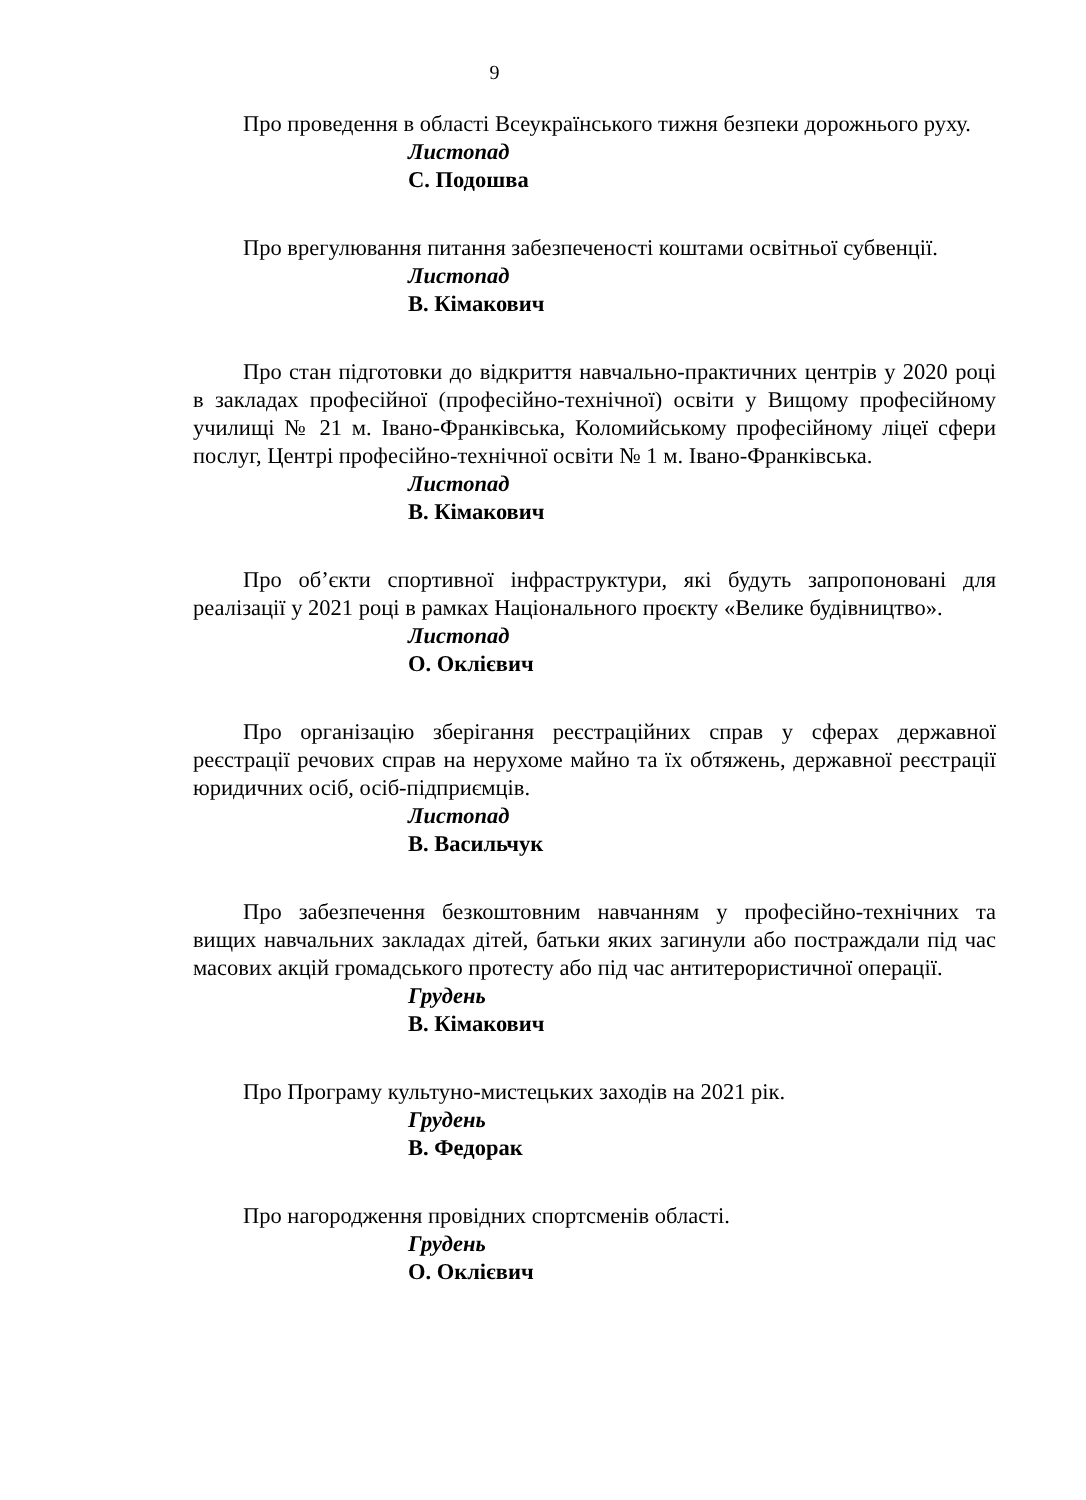9
Про проведення в області Всеукраїнського тижня безпеки дорожнього руху.
Листопад
С. Подошва
Про врегулювання питання забезпеченості коштами освітньої субвенції.
Листопад
В. Кімакович
Про стан підготовки до відкриття навчально-практичних центрів у 2020 році в закладах професійної (професійно-технічної) освіти у Вищому професійному училищі № 21 м. Івано-Франківська, Коломийському професійному ліцеї сфери послуг, Центрі професійно-технічної освіти № 1 м. Івано-Франківська.
Листопад
В. Кімакович
Про об’єкти спортивної інфраструктури, які будуть запропоновані для реалізації у 2021 році в рамках Національного проєкту «Велике будівництво».
Листопад
О. Оклієвич
Про організацію зберігання реєстраційних справ у сферах державної реєстрації речових справ на нерухоме майно та їх обтяжень, державної реєстрації юридичних осіб, осіб-підприємців.
Листопад
В. Васильчук
Про забезпечення безкоштовним навчанням у професійно-технічних та вищих навчальних закладах дітей, батьки яких загинули або постраждали під час масових акцій громадського протесту або під час антитерористичної операції.
Грудень
В. Кімакович
Про Програму культуно-мистецьких заходів на 2021 рік.
Грудень
В. Федорак
Про нагородження провідних спортсменів області.
Грудень
О. Оклієвич